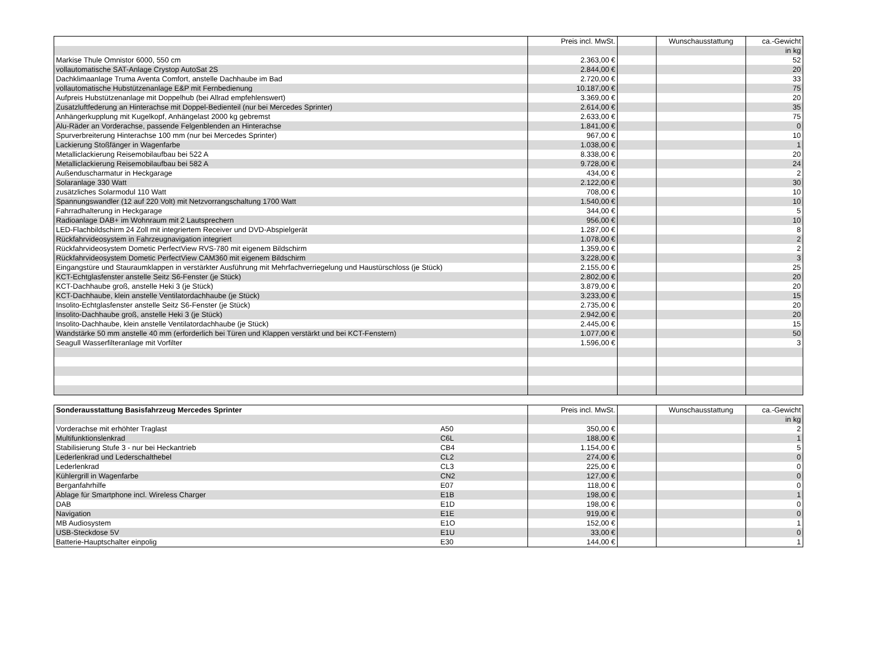| | Preis incl. MwSt. | | Wunschausstattung | ca.-Gewicht |
| --- | --- | --- | --- | --- |
| | | | | in kg |
| Markise Thule Omnistor 6000, 550 cm | 2.363,00 € | | | 52 |
| vollautomatische SAT-Anlage Crystop AutoSat 2S | 2.844,00 € | | | 20 |
| Dachklimaanlage Truma Aventa Comfort, anstelle Dachhaube im Bad | 2.720,00 € | | | 33 |
| vollautomatische Hubstützenanlage E&P mit Fernbedienung | 10.187,00 € | | | 75 |
| Aufpreis Hubstützenanlage mit Doppelhub (bei Allrad empfehlenswert) | 3.369,00 € | | | 20 |
| Zusatzluftfederung an Hinterachse mit Doppel-Bedienteil (nur bei Mercedes Sprinter) | 2.614,00 € | | | 35 |
| Anhängerkupplung mit Kugelkopf, Anhängelast 2000 kg gebremst | 2.633,00 € | | | 75 |
| Alu-Räder an Vorderachse, passende Felgenblenden an Hinterachse | 1.841,00 € | | | 0 |
| Spurverbreiterung Hinterachse 100 mm (nur bei Mercedes Sprinter) | 967,00 € | | | 10 |
| Lackierung Stoßfänger in Wagenfarbe | 1.038,00 € | | | 1 |
| Metalliclackierung Reisemobilaufbau bei 522 A | 8.338,00 € | | | 20 |
| Metalliclackierung Reisemobilaufbau bei 582 A | 9.728,00 € | | | 24 |
| Außenduscharmatur in Heckgarage | 434,00 € | | | 2 |
| Solaranlage 330 Watt | 2.122,00 € | | | 30 |
| zusätzliches Solarmodul 110 Watt | 708,00 € | | | 10 |
| Spannungswandler (12 auf 220 Volt) mit Netzvorrangschaltung 1700 Watt | 1.540,00 € | | | 10 |
| Fahrradhalterung in Heckgarage | 344,00 € | | | 5 |
| Radioanlage DAB+ im Wohnraum mit 2 Lautsprechern | 956,00 € | | | 10 |
| LED-Flachbildschirm 24 Zoll mit integriertem Receiver und DVD-Abspielgerät | 1.287,00 € | | | 8 |
| Rückfahrvideosystem in Fahrzeugnavigation integriert | 1.078,00 € | | | 2 |
| Rückfahrvideosystem Dometic PerfectView RVS-780 mit eigenem Bildschirm | 1.359,00 € | | | 2 |
| Rückfahrvideosystem Dometic PerfectView CAM360 mit eigenem Bildschirm | 3.228,00 € | | | 3 |
| Eingangstüre und Stauraumklappen in verstärkter Ausführung mit Mehrfachverriegelung und Haustürschloss (je Stück) | 2.155,00 € | | | 25 |
| KCT-Echtglasfenster anstelle Seitz S6-Fenster (je Stück) | 2.802,00 € | | | 20 |
| KCT-Dachhaube groß, anstelle Heki 3 (je Stück) | 3.879,00 € | | | 20 |
| KCT-Dachhaube, klein anstelle Ventilatordachhaube (je Stück) | 3.233,00 € | | | 15 |
| Insolito-Echtglasfenster anstelle Seitz S6-Fenster (je Stück) | 2.735,00 € | | | 20 |
| Insolito-Dachhaube groß, anstelle Heki 3 (je Stück) | 2.942,00 € | | | 20 |
| Insolito-Dachhaube, klein anstelle Ventilatordachhaube (je Stück) | 2.445,00 € | | | 15 |
| Wandstärke 50 mm anstelle 40 mm (erforderlich bei Türen und Klappen verstärkt und bei KCT-Fenstern) | 1.077,00 € | | | 50 |
| Seagull Wasserfilteranlage mit Vorfilter | 1.596,00 € | | | 3 |
| Sonderausstattung Basisfahrzeug Mercedes Sprinter | | Preis incl. MwSt. | | Wunschausstattung | ca.-Gewicht |
| --- | --- | --- | --- | --- | --- |
| | | | | | in kg |
| Vorderachse mit erhöhter Traglast | A50 | 350,00 € | | | 2 |
| Multifunktionslenkrad | C6L | 188,00 € | | | 1 |
| Stabilisierung Stufe 3 - nur bei Heckantrieb | CB4 | 1.154,00 € | | | 5 |
| Lederlenkrad und Lederschalthebel | CL2 | 274,00 € | | | 0 |
| Lederlenkrad | CL3 | 225,00 € | | | 0 |
| Kühlergrill in Wagenfarbe | CN2 | 127,00 € | | | 0 |
| Berganfahrhilfe | E07 | 118,00 € | | | 0 |
| Ablage für Smartphone incl. Wireless Charger | E1B | 198,00 € | | | 1 |
| DAB | E1D | 198,00 € | | | 0 |
| Navigation | E1E | 919,00 € | | | 0 |
| MB Audiosystem | E1O | 152,00 € | | | 1 |
| USB-Steckdose 5V | E1U | 33,00 € | | | 0 |
| Batterie-Hauptschalter einpolig | E30 | 144,00 € | | | 1 |